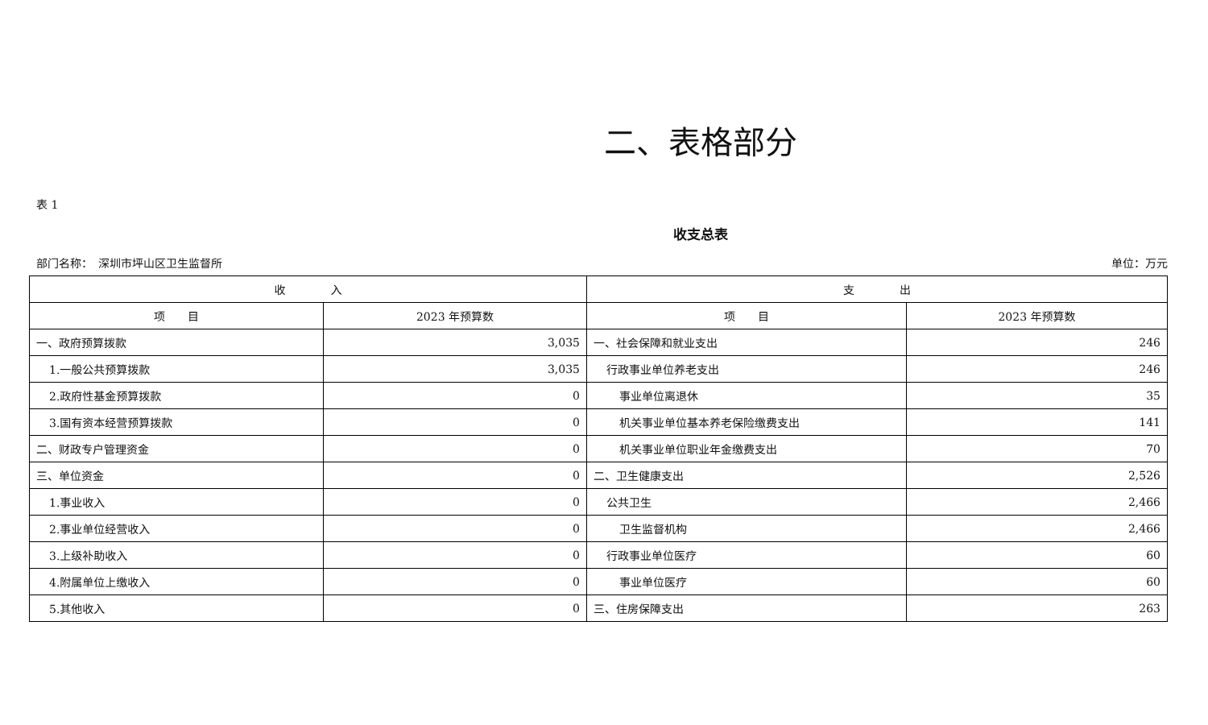二、表格部分
表 1
收支总表
部门名称：　深圳市坪山区卫生监督所 单位：万元
| 收 入 | | 支 出 | |
| --- | --- | --- | --- |
| 项 目 | 2023 年预算数 | 项 目 | 2023 年预算数 |
| 一、政府预算拨款 | 3,035 | 一、社会保障和就业支出 | 246 |
| 1.一般公共预算拨款 | 3,035 | 行政事业单位养老支出 | 246 |
| 2.政府性基金预算拨款 | 0 | 事业单位离退休 | 35 |
| 3.国有资本经营预算拨款 | 0 | 机关事业单位基本养老保险缴费支出 | 141 |
| 二、财政专户管理资金 | 0 | 机关事业单位职业年金缴费支出 | 70 |
| 三、单位资金 | 0 | 二、卫生健康支出 | 2,526 |
| 1.事业收入 | 0 | 公共卫生 | 2,466 |
| 2.事业单位经营收入 | 0 | 卫生监督机构 | 2,466 |
| 3.上级补助收入 | 0 | 行政事业单位医疗 | 60 |
| 4.附属单位上缴收入 | 0 | 事业单位医疗 | 60 |
| 5.其他收入 | 0 | 三、住房保障支出 | 263 |